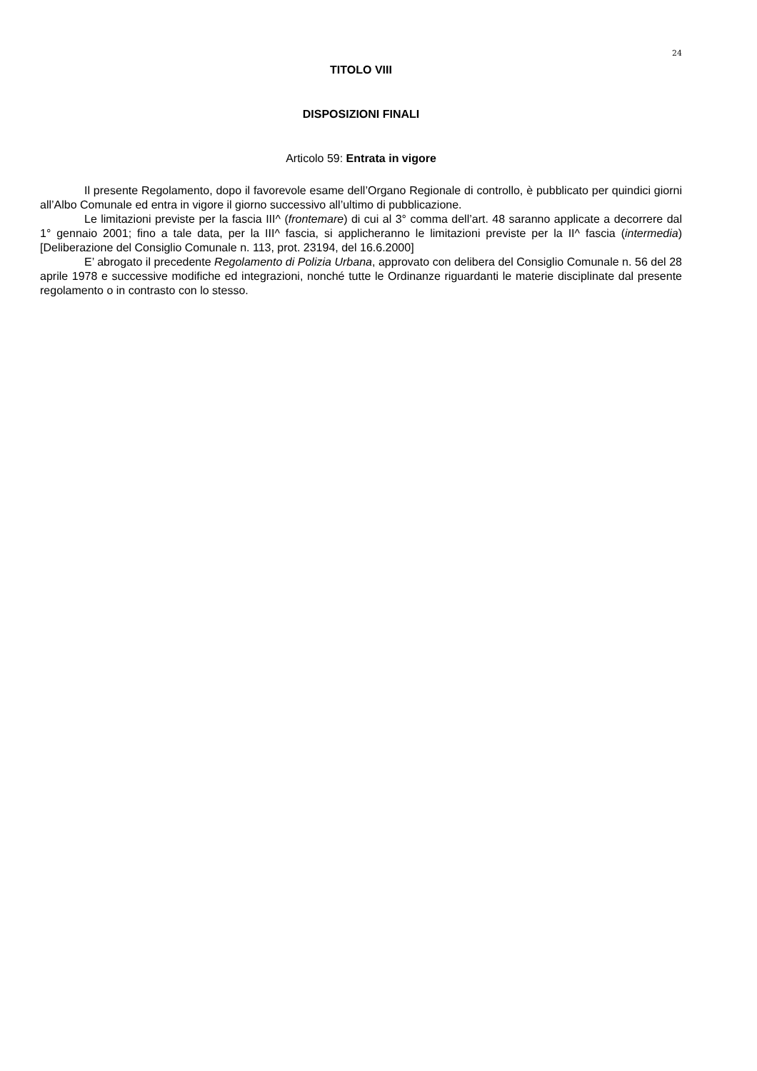24
TITOLO VIII
DISPOSIZIONI FINALI
Articolo 59: Entrata in vigore
Il presente Regolamento, dopo il favorevole esame dell’Organo Regionale di controllo, è pubblicato per quindici giorni all’Albo Comunale ed entra in vigore il giorno successivo all’ultimo di pubblicazione.
Le limitazioni previste per la fascia III^ (frontemare) di cui al 3° comma dell’art. 48 saranno applicate a decorrere dal 1° gennaio 2001; fino a tale data, per la III^ fascia, si applicheranno le limitazioni previste per la II^ fascia (intermedia) [Deliberazione del Consiglio Comunale n. 113, prot. 23194, del 16.6.2000]
E’ abrogato il precedente Regolamento di Polizia Urbana, approvato con delibera del Consiglio Comunale n. 56 del 28 aprile 1978 e successive modifiche ed integrazioni, nonché tutte le Ordinanze riguardanti le materie disciplinate dal presente regolamento o in contrasto con lo stesso.